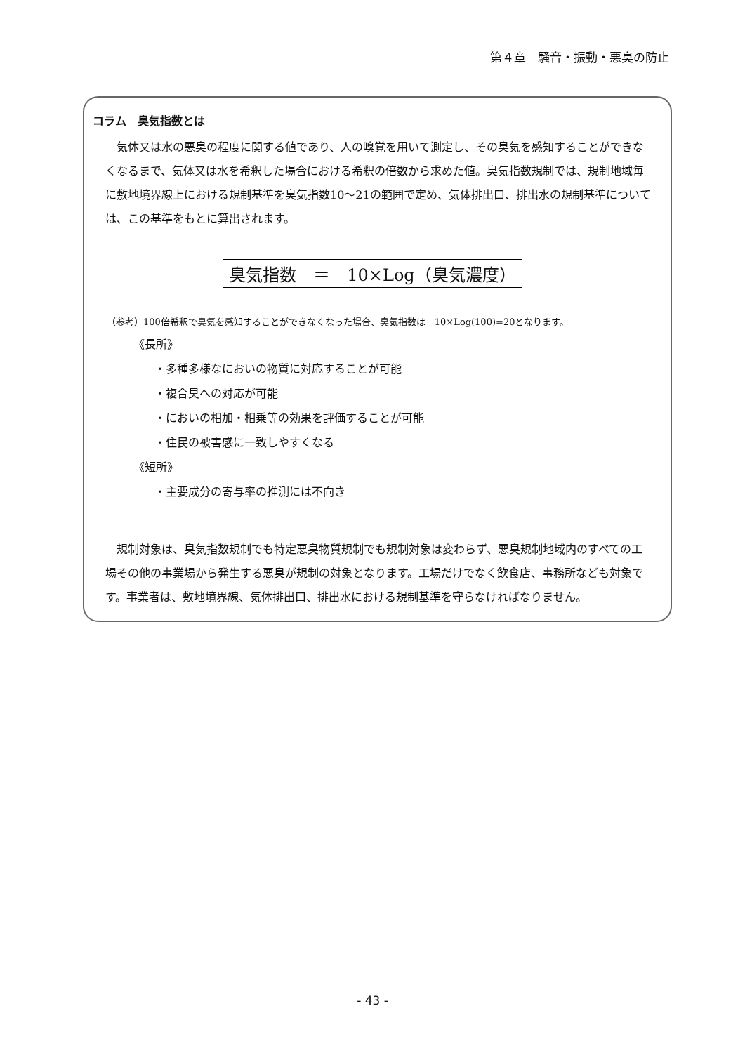第４章　騒音・振動・悪臭の防止
コラム　臭気指数とは
　気体又は水の悪臭の程度に関する値であり、人の嗅覚を用いて測定し、その臭気を感知することができなくなるまで、気体又は水を希釈した場合における希釈の倍数から求めた値。臭気指数規制では、規制地域毎に敷地境界線上における規制基準を臭気指数10〜21の範囲で定め、気体排出口、排出水の規制基準については、この基準をもとに算出されます。
臭気指数　＝　10×Log（臭気濃度）
（参考）100倍希釈で臭気を感知することができなくなった場合、臭気指数は　10×Log(100)=20となります。
《長所》
・多種多様なにおいの物質に対応することが可能
・複合臭への対応が可能
・においの相加・相乗等の効果を評価することが可能
・住民の被害感に一致しやすくなる
《短所》
・主要成分の寄与率の推測には不向き
　規制対象は、臭気指数規制でも特定悪臭物質規制でも規制対象は変わらず、悪臭規制地域内のすべての工場その他の事業場から発生する悪臭が規制の対象となります。工場だけでなく飲食店、事務所なども対象です。事業者は、敷地境界線、気体排出口、排出水における規制基準を守らなければなりません。
- 43 -